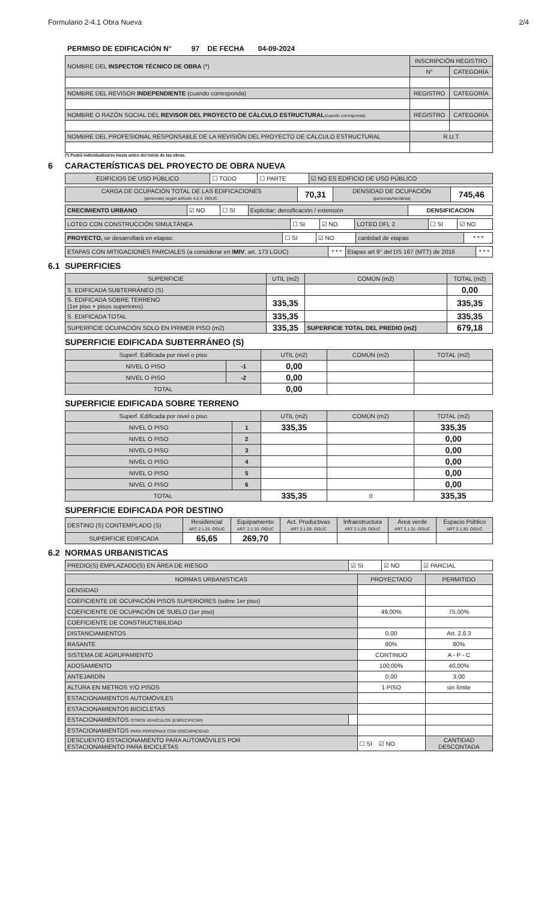Formulario 2-4.1 Obra Nueva 2/4
PERMISO DE EDIFICACIÓN N° 97 DE FECHA 04-09-2024
| NOMBRE DEL INSPECTOR TÉCNICO DE OBRA (*) | INSCRIPCIÓN REGISTRO | |
| | N° | CATEGORÍA |
| NOMBRE DEL REVISOR INDEPENDIENTE (cuando corresponda) | REGISTRO | CATEGORÍA |
| NOMBRE O RAZÓN SOCIAL DEL REVISOR DEL PROYECTO DE CÁLCULO ESTRUCTURAL (cuando corresponda) | REGISTRO | CATEGORÍA |
| NOMBRE DEL PROFESIONAL RESPONSABLE DE LA REVISIÓN DEL PROYECTO DE CÁLCULO ESTRUCTURAL | R.U.T | |
(*) Podrá individualizarse hasta antes del inicio de las obras.
6 CARACTERÍSTICAS DEL PROYECTO DE OBRA NUEVA
| EDIFICIOS DE USO PÚBLICO | ☐ TODO | ☐ PARTE | ☑ NO ES EDIFICIO DE USO PÚBLICO |
| CARGA DE OCUPACIÓN TOTAL DE LAS EDIFICACIONES (personas) según artículo 4.2.4. OGUC. | 70,31 | DENSIDAD DE OCUPACIÓN (personas/hectárea) | 745,46 |
| CRECIMIENTO URBANO | ☑ NO | ☐ SI | Explicitar: densificación / extensión | DENSIFICACION |
| LOTEO CON CONSTRUCCIÓN SIMULTÁNEA | ☐ SI | ☑ NO | LOTEO DFL 2 | ☐ SI | ☑ NO |
| PROYECTO, se desarrollará en etapas: | ☐ SI | ☑ NO | cantidad de etapas | * * * |
| ETAPAS CON MITIGACIONES PARCIALES (a considerar en IMIV , art. 173 LGUC) | * * * | Etapas art 9° del DS 167 (MTT) de 2016 | * * * |
6.1 SUPERFICIES
| SUPERFICIE | UTIL (m2) | COMÚN (m2) | TOTAL (m2) |
| --- | --- | --- | --- |
| S. EDIFICADA SUBTERRÁNEO (S) | | | 0,00 |
| S. EDIFICADA SOBRE TERRENO (1er piso + pisos superiores) | 335,35 | | 335,35 |
| S. EDIFICADA TOTAL | 335,35 | | 335,35 |
| SUPERFICIE OCUPACIÓN SOLO EN PRIMER PISO (m2) | 335,35 | SUPERFICIE TOTAL DEL PREDIO (m2) | 679,18 |
SUPERFICIE EDIFICADA SUBTERRÁNEO (S)
| Superf. Edificada por nivel o piso | | UTIL (m2) | COMÚN (m2) | TOTAL (m2) |
| --- | --- | --- | --- | --- |
| NIVEL O PISO | -1 | 0,00 | | |
| NIVEL O PISO | -2 | 0,00 | | |
| TOTAL | | 0,00 | | |
SUPERFICIE EDIFICADA SOBRE TERRENO
| Superf. Edificada por nivel o piso | | UTIL (m2) | COMÚN (m2) | TOTAL (m2) |
| --- | --- | --- | --- | --- |
| NIVEL O PISO | 1 | 335,35 | | 335,35 |
| NIVEL O PISO | 2 | | | 0,00 |
| NIVEL O PISO | 3 | | | 0,00 |
| NIVEL O PISO | 4 | | | 0,00 |
| NIVEL O PISO | 5 | | | 0,00 |
| NIVEL O PISO | 6 | | | 0,00 |
| TOTAL | | 335,35 | 0 | 335,35 |
SUPERFICIE EDIFICADA POR DESTINO
| DESTINO (S) CONTEMPLADO (S) | Residencial ART 2.1.25. OGUC | Equipamiento ART. 2.1.33. OGUC | Act. Productivas ART 2.1.28. OGUC | Infraestructura ART 2.1.29. OGUC | Área verde ART 2.1.31. OGUC | Espacio Público ART 2.1.30. OGUC |
| SUPERFICIE EDIFICADA | 65,65 | 269,70 | | | | |
6.2 NORMAS URBANISTICAS
| PREDIO(S) EMPLAZADO(S) EN ÁREA DE RIESGO | ☑ SI | ☑ NO | ☑ PARCIAL |
| NORMAS URBANISTICAS | | PROYECTADO | PERMITIDO |
| --- | --- | --- | --- |
| DENSIDAD | | | |
| COEFICIENTE DE OCUPACIÓN PISOS SUPERIORES (sobre 1er piso) | | | |
| COEFICIENTE DE OCUPACIÓN DE SUELO (1er piso) | | 49,00% | 75,00% |
| COEFICIENTE DE CONSTRUCTIBILIDAD | | | |
| DISTANCIAMIENTOS | | 0,00 | Art. 2.6.3 |
| RASANTE | | 80% | 80% |
| SISTEMA DE AGRUPAMIENTO | | CONTINUO | A - P - C |
| ADOSAMIENTO | | 100,00% | 40,00% |
| ANTEJARDÍN | | 0,00 | 3,00 |
| ALTURA EN METROS Y/O PISOS | | 1 PISO | sin límite |
| ESTACIONAMIENTOS AUTOMÓVILES | | | |
| ESTACIONAMIENTOS BICICLETAS | | | |
| ESTACIONAMIENTOS OTROS VEHÍCULOS (ESPECIFICAR) | | | |
| ESTACIONAMIENTOS PARA PERSONAS CON DISCAPACIDAD | | | |
| DESCUENTO ESTACIONAMIENTO PARA AUTOMÓVILES POR ESTACIONAMIENTO PARA BICICLETAS | | ☐ SI ☑ NO | CANTIDAD DESCONTADA |